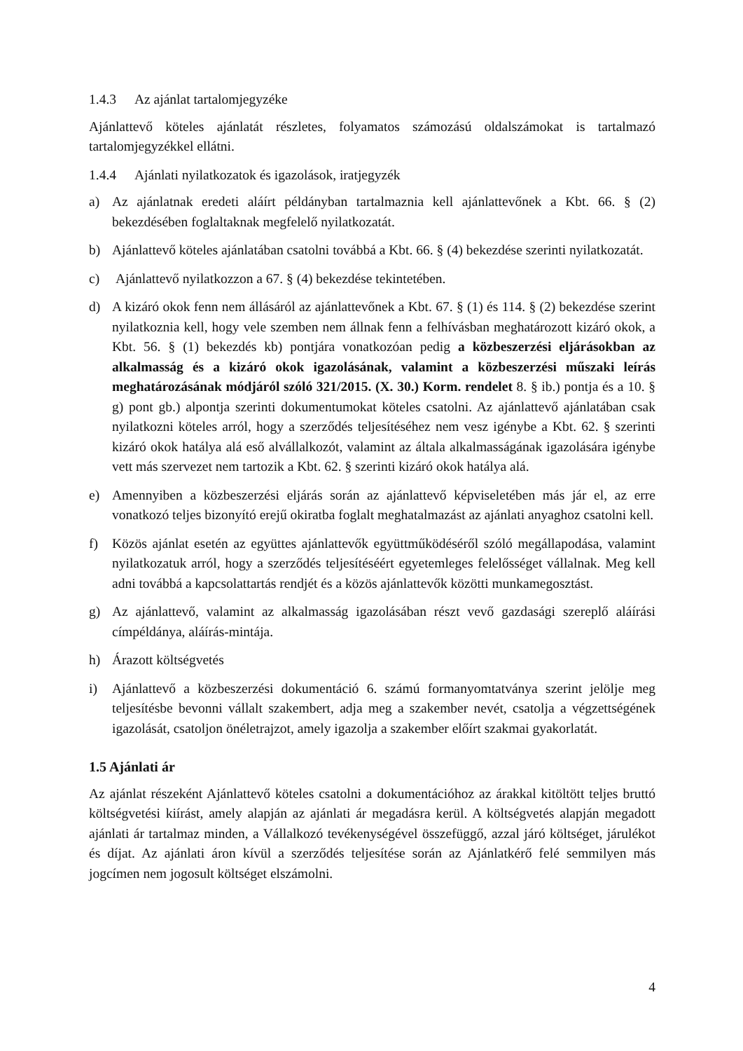1.4.3 Az ajánlat tartalomjegyzéke
Ajánlattevő köteles ajánlatát részletes, folyamatos számozású oldalszámokat is tartalmazó tartalomjegyzékkel ellátni.
1.4.4 Ajánlati nyilatkozatok és igazolások, iratjegyzék
a) Az ajánlatnak eredeti aláírt példányban tartalmaznia kell ajánlattevőnek a Kbt. 66. § (2) bekezdésében foglaltaknak megfelelő nyilatkozatát.
b) Ajánlattevő köteles ajánlatában csatolni továbbá a Kbt. 66. § (4) bekezdése szerinti nyilatkozatát.
c) Ajánlattevő nyilatkozzon a 67. § (4) bekezdése tekintetében.
d) A kizáró okok fenn nem állásáról az ajánlattevőnek a Kbt. 67. § (1) és 114. § (2) bekezdése szerint nyilatkoznia kell, hogy vele szemben nem állnak fenn a felhívásban meghatározott kizáró okok, a Kbt. 56. § (1) bekezdés kb) pontjára vonatkozóan pedig a közbeszerzési eljárásokban az alkalmasság és a kizáró okok igazolásának, valamint a közbeszerzési műszaki leírás meghatározásának módjáról szóló 321/2015. (X. 30.) Korm. rendelet 8. § ib.) pontja és a 10. § g) pont gb.) alpontja szerinti dokumentumokat köteles csatolni. Az ajánlattevő ajánlatában csak nyilatkozni köteles arról, hogy a szerződés teljesítéséhez nem vesz igénybe a Kbt. 62. § szerinti kizáró okok hatálya alá eső alvállalkozót, valamint az általa alkalmasságának igazolására igénybe vett más szervezet nem tartozik a Kbt. 62. § szerinti kizáró okok hatálya alá.
e) Amennyiben a közbeszerzési eljárás során az ajánlattevő képviseletében más jár el, az erre vonatkozó teljes bizonyító erejű okiratba foglalt meghatalmazást az ajánlati anyaghoz csatolni kell.
f) Közös ajánlat esetén az együttes ajánlattevők együttműködéséről szóló megállapodása, valamint nyilatkozatuk arról, hogy a szerződés teljesítéséért egyetemleges felelősséget vállalnak. Meg kell adni továbbá a kapcsolattartás rendjét és a közös ajánlattevők közötti munkamegosztást.
g) Az ajánlattevő, valamint az alkalmasság igazolásában részt vevő gazdasági szereplő aláírási címpéldánya, aláírás-mintája.
h) Árazott költségvetés
i) Ajánlattevő a közbeszerzési dokumentáció 6. számú formanyomtatványa szerint jelölje meg teljesítésbe bevonni vállalt szakembert, adja meg a szakember nevét, csatolja a végzettségének igazolását, csatoljon önéletrajzot, amely igazolja a szakember előírt szakmai gyakorlatát.
1.5 Ajánlati ár
Az ajánlat részeként Ajánlattevő köteles csatolni a dokumentációhoz az árakkal kitöltött teljes bruttó költségvetési kiírást, amely alapján az ajánlati ár megadásra kerül. A költségvetés alapján megadott ajánlati ár tartalmaz minden, a Vállalkozó tevékenységével összefüggő, azzal járó költséget, járulékot és díjat. Az ajánlati áron kívül a szerződés teljesítése során az Ajánlatkérő felé semmilyen más jogcímen nem jogosult költséget elszámolni.
4